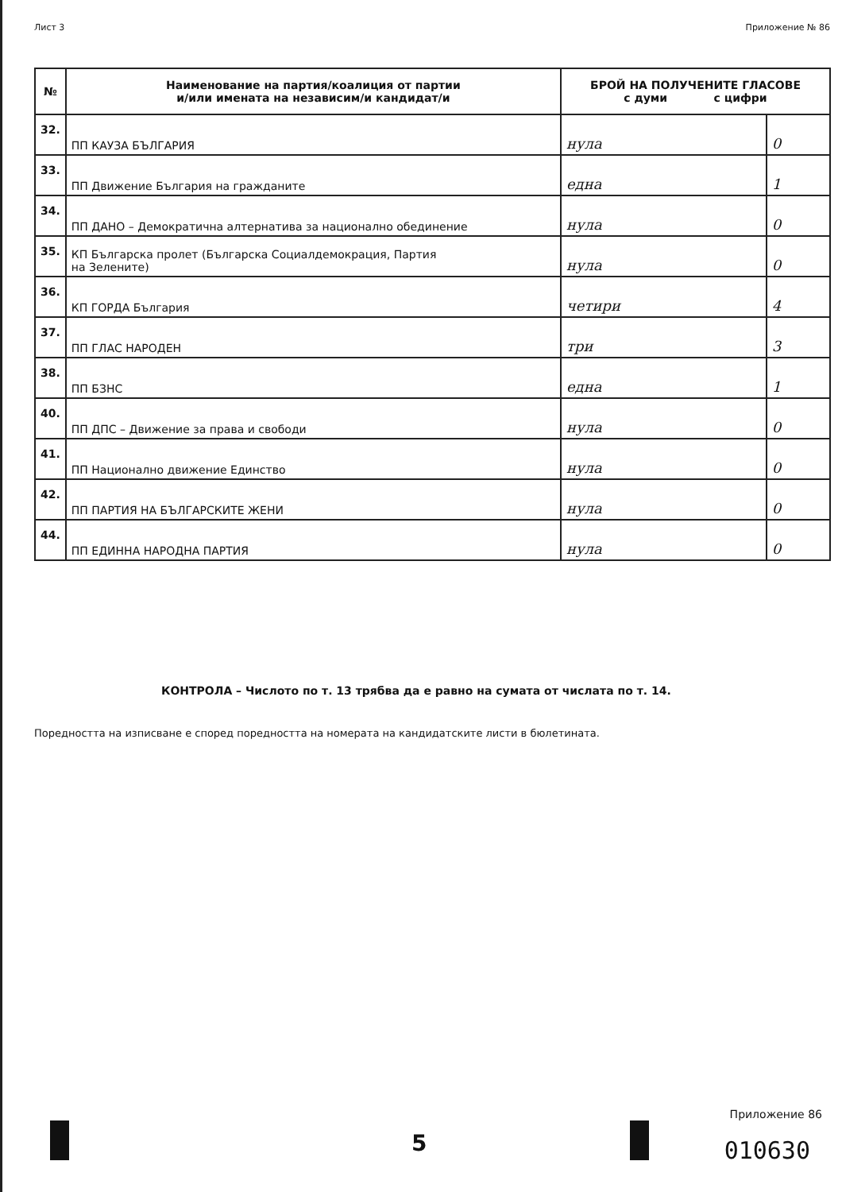Лист 3 Приложение № 86
| № | Наименование на партия/коалиция от партии и/или имената на независим/и кандидат/и | БРОЙ НА ПОЛУЧЕНИТЕ ГЛАСОВЕ с думи с цифри | |
| --- | --- | --- | --- |
| 32. | ПП КАУЗА БЪЛГАРИЯ | нула | 0 |
| 33. | ПП Движение България на гражданите | една | 1 |
| 34. | ПП ДАНО – Демократична алтернатива за национално обединение | нула | 0 |
| 35. | КП Българска пролет (Българска Социалдемокрация, Партия на Зелените) | нула | 0 |
| 36. | КП ГОРДА България | четири | 4 |
| 37. | ПП ГЛАС НАРОДЕН | три | 3 |
| 38. | ПП БЗНС | една | 1 |
| 40. | ПП ДПС – Движение за права и свободи | нула | 0 |
| 41. | ПП Национално движение Единство | нула | 0 |
| 42. | ПП ПАРТИЯ НА БЪЛГАРСКИТЕ ЖЕНИ | нула | 0 |
| 44. | ПП ЕДИННА НАРОДНА ПАРТИЯ | нула | 0 |
КОНТРОЛА – Числото по т. 13 трябва да е равно на сумата от числата по т. 14.
Поредността на изписване е според поредността на номерата на кандидатските листи в бюлетината.
5
Приложение 86
010630